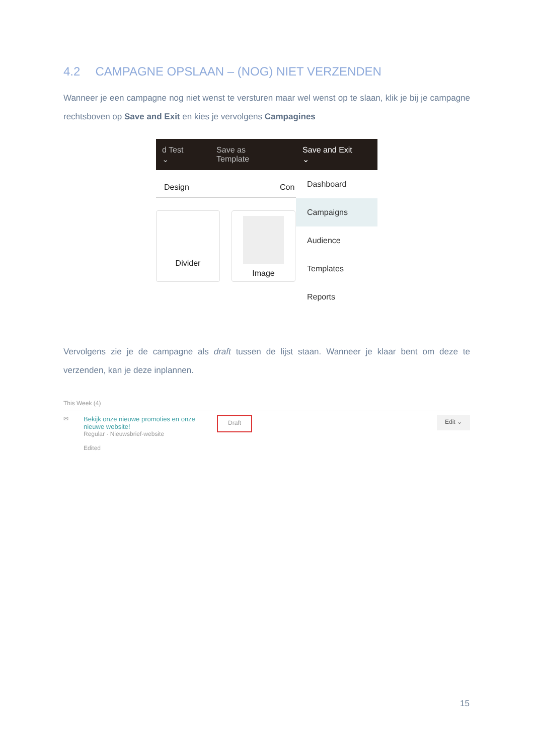4.2 CAMPAGNE OPSLAAN – (NOG) NIET VERZENDEN
Wanneer je een campagne nog niet wenst te versturen maar wel wenst op te slaan, klik je bij je campagne rechtsboven op Save and Exit en kies je vervolgens Campagines
d Test ⌄ Save as Template Save and Exit ⌄
Design Con
Divider Image
Dashboard
Campaigns
Audience
Templates
Reports
Vervolgens zie je de campagne als draft tussen de lijst staan. Wanneer je klaar bent om deze te verzenden, kan je deze inplannen.
This Week (4)
✉ Bekijk onze nieuwe promoties en onze nieuwe website!
Regular · Nieuwsbrief-website
Edited
Draft Edit ⌄
15